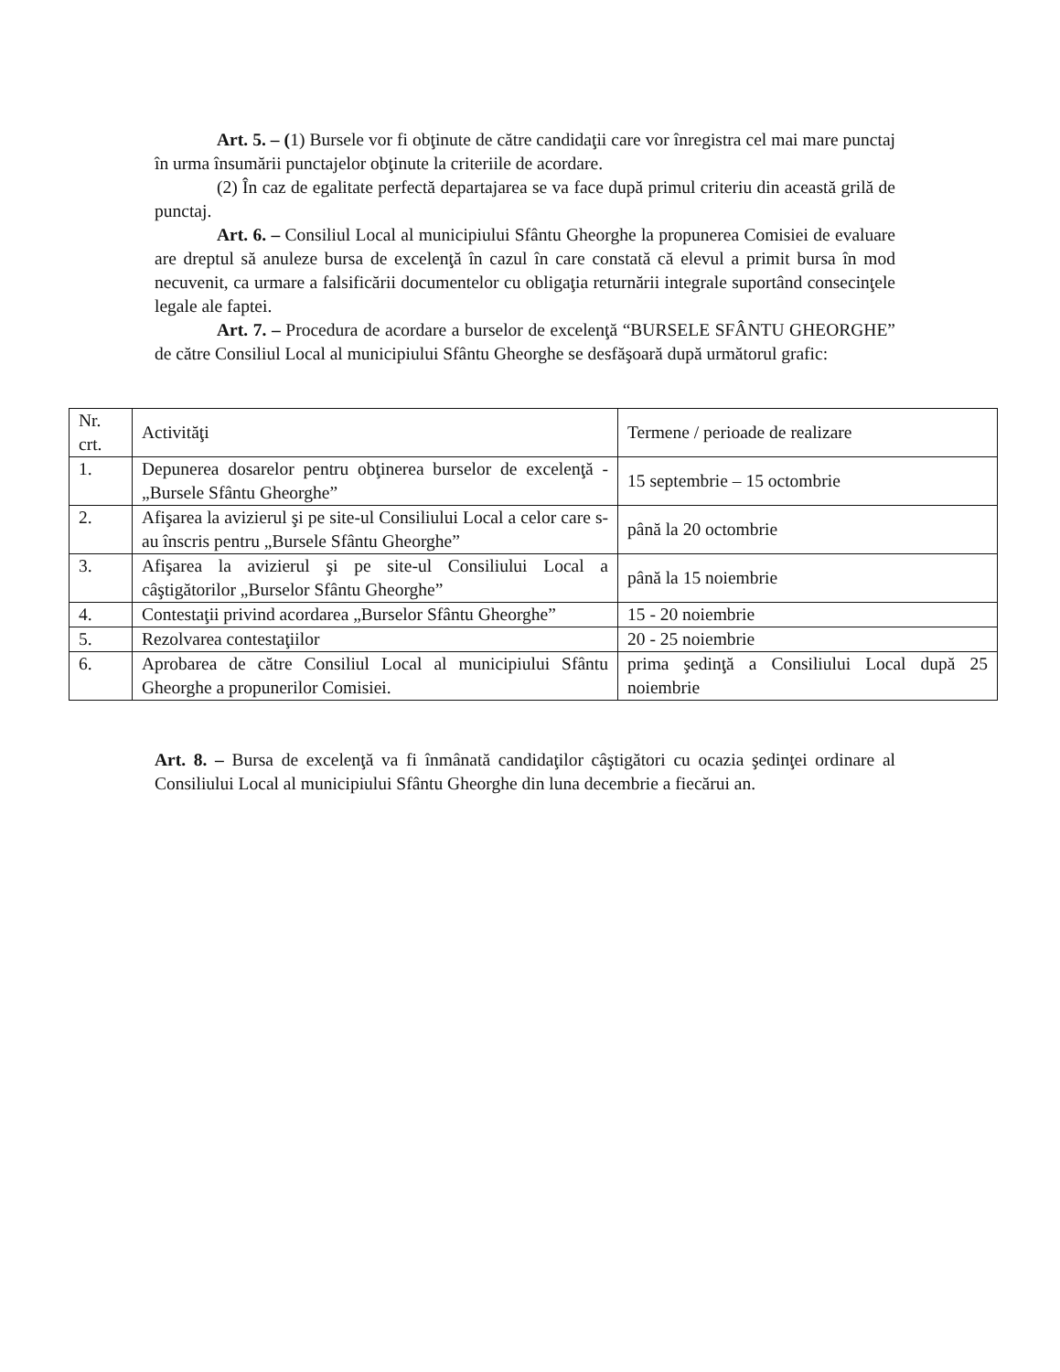Art. 5. – (1) Bursele vor fi obţinute de către candidaţii care vor înregistra cel mai mare punctaj în urma însumării punctajelor obţinute la criteriile de acordare.
(2) În caz de egalitate perfectă departajarea se va face după primul criteriu din această grilă de punctaj.
Art. 6. – Consiliul Local al municipiului Sfântu Gheorghe la propunerea Comisiei de evaluare are dreptul să anuleze bursa de excelenţă în cazul în care constată că elevul a primit bursa în mod necuvenit, ca urmare a falsificării documentelor cu obligaţia returnării integrale suportând consecinţele legale ale faptei.
Art. 7. – Procedura de acordare a burselor de excelenţă “BURSELE SFÂNTU GHEORGHE” de către Consiliul Local al municipiului Sfântu Gheorghe se desfăşoară după următorul grafic:
| Nr. crt. | Activităţi | Termene / perioade de realizare |
| 1. | Depunerea dosarelor pentru obţinerea burselor de excelenţă - „Bursele Sfântu Gheorghe” | 15 septembrie – 15 octombrie |
| 2. | Afişarea la avizierul şi pe site-ul Consiliului Local a celor care s-au înscris pentru „Bursele Sfântu Gheorghe” | până la 20 octombrie |
| 3. | Afişarea la avizierul şi pe site-ul Consiliului Local a câştigătorilor „Burselor Sfântu Gheorghe” | până la 15 noiembrie |
| 4. | Contestaţii privind acordarea „Burselor Sfântu Gheorghe” | 15 - 20 noiembrie |
| 5. | Rezolvarea contestaţiilor | 20 - 25 noiembrie |
| 6. | Aprobarea de către Consiliul Local al municipiului Sfântu Gheorghe a propunerilor Comisiei. | prima şedinţă a Consiliului Local după 25 noiembrie |
Art. 8. – Bursa de excelenţă va fi înmânată candidaţilor câştigători cu ocazia şedinţei ordinare al Consiliului Local al municipiului Sfântu Gheorghe din luna decembrie a fiecărui an.